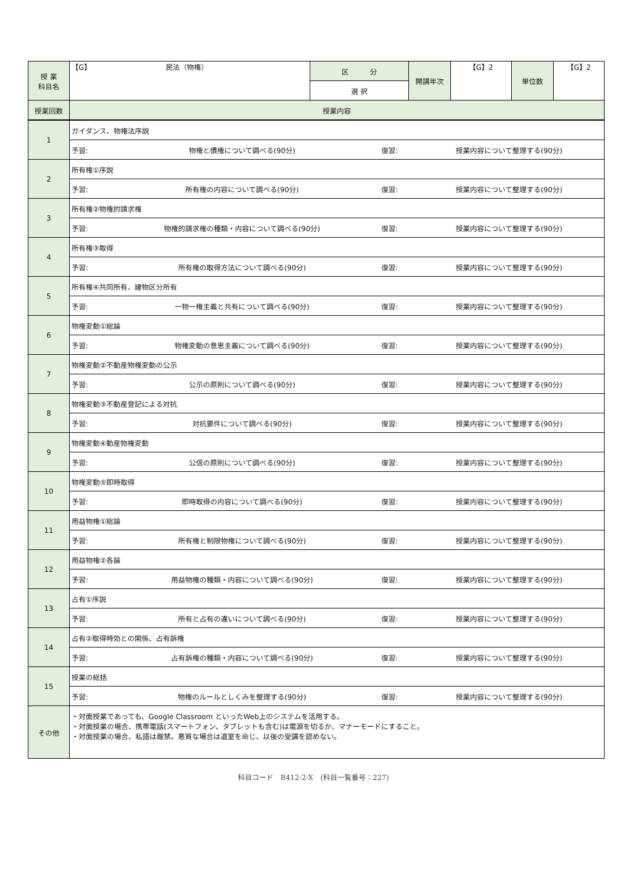| 授 業 科目名 | 【G】 民法（物権） | 区 分 | 開講年次 | 【G】2 | 単位数 | 【G】2 |
| | | 選 択 | | | | |
| 授業回数 | 授業内容 | | | | | |
| 1 | ガイダンス、物権法序説 | | | |
| | 予習: | 物権と債権について調べる(90分) | 復習: | 授業内容について整理する(90分) |
| 2 | 所有権①序説 | | | |
| | 予習: | 所有権の内容について調べる(90分) | 復習: | 授業内容について整理する(90分) |
| 3 | 所有権②物権的請求権 | | | |
| | 予習: | 物権的請求権の種類・内容について調べる(90分) | 復習: | 授業内容について整理する(90分) |
| 4 | 所有権③取得 | | | |
| | 予習: | 所有権の取得方法について調べる(90分) | 復習: | 授業内容について整理する(90分) |
| 5 | 所有権④共同所有、建物区分所有 | | | |
| | 予習: | 一物一権主義と共有について調べる(90分) | 復習: | 授業内容について整理する(90分) |
| 6 | 物権変動①総論 | | | |
| | 予習: | 物権変動の意思主義について調べる(90分) | 復習: | 授業内容について整理する(90分) |
| 7 | 物権変動②不動産物権変動の公示 | | | |
| | 予習: | 公示の原則について調べる(90分) | 復習: | 授業内容について整理する(90分) |
| 8 | 物権変動③不動産登記による対抗 | | | |
| | 予習: | 対抗要件について調べる(90分) | 復習: | 授業内容について整理する(90分) |
| 9 | 物権変動④動産物権変動 | | | |
| | 予習: | 公信の原則について調べる(90分) | 復習: | 授業内容について整理する(90分) |
| 10 | 物権変動⑤即時取得 | | | |
| | 予習: | 即時取得の内容について調べる(90分) | 復習: | 授業内容について整理する(90分) |
| 11 | 用益物権①総論 | | | |
| | 予習: | 所有権と制限物権について調べる(90分) | 復習: | 授業内容について整理する(90分) |
| 12 | 用益物権②各論 | | | |
| | 予習: | 用益物権の種類・内容について調べる(90分) | 復習: | 授業内容について整理する(90分) |
| 13 | 占有①序説 | | | |
| | 予習: | 所有と占有の違いについて調べる(90分) | 復習: | 授業内容について整理する(90分) |
| 14 | 占有②取得時効との関係、占有訴権 | | | |
| | 予習: | 占有訴権の種類・内容について調べる(90分) | 復習: | 授業内容について整理する(90分) |
| 15 | 授業の総括 | | | |
| | 予習: | 物権のルールとしくみを整理する(90分) | 復習: | 授業内容について整理する(90分) |
| その他 | ・対面授業であっても、Google Classroom といったWeb上のシステムを活用する。 ・対面授業の場合、携帯電話(スマートフォン、タブレットも含む)は電源を切るか、マナーモードにすること。 ・対面授業の場合、私語は厳禁。悪質な場合は退室を命じ、以後の受講を認めない。 | | | |
科目コード　B412-2-X　(科目一覧番号：227)